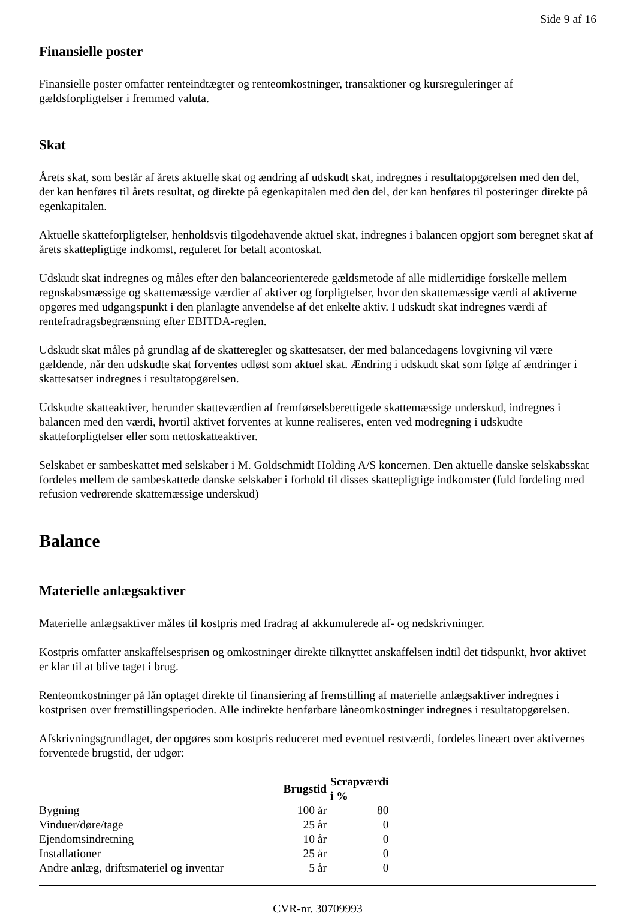Side 9 af 16
Finansielle poster
Finansielle poster omfatter renteindtægter og renteomkostninger, transaktioner og kursreguleringer af gældsforpligtelser i fremmed valuta.
Skat
Årets skat, som består af årets aktuelle skat og ændring af udskudt skat, indregnes i resultatopgørelsen med den del, der kan henføres til årets resultat, og direkte på egenkapitalen med den del, der kan henføres til posteringer direkte på egenkapitalen.
Aktuelle skatteforpligtelser, henholdsvis tilgodehavende aktuel skat, indregnes i balancen opgjort som beregnet skat af årets skattepligtige indkomst, reguleret for betalt acontoskat.
Udskudt skat indregnes og måles efter den balanceorienterede gældsmetode af alle midlertidige forskelle mellem regnskabsmæssige og skattemæssige værdier af aktiver og forpligtelser, hvor den skattemæssige værdi af aktiverne opgøres med udgangspunkt i den planlagte anvendelse af det enkelte aktiv. I udskudt skat indregnes værdi af rentefradragsbegrænsning efter EBITDA-reglen.
Udskudt skat måles på grundlag af de skatteregler og skattesatser, der med balancedagens lovgivning vil være gældende, når den udskudte skat forventes udløst som aktuel skat. Ændring i udskudt skat som følge af ændringer i skattesatser indregnes i resultatopgørelsen.
Udskudte skatteaktiver, herunder skatteværdien af fremførselsberettigede skattemæssige underskud, indregnes i balancen med den værdi, hvortil aktivet forventes at kunne realiseres, enten ved modregning i udskudte skatteforpligtelser eller som nettoskatteaktiver.
Selskabet er sambeskattet med selskaber i M. Goldschmidt Holding A/S koncernen. Den aktuelle danske selskabsskat fordeles mellem de sambeskattede danske selskaber i forhold til disses skattepligtige indkomster (fuld fordeling med refusion vedrørende skattemæssige underskud)
Balance
Materielle anlægsaktiver
Materielle anlægsaktiver måles til kostpris med fradrag af akkumulerede af- og nedskrivninger.
Kostpris omfatter anskaffelsesprisen og omkostninger direkte tilknyttet anskaffelsen indtil det tidspunkt, hvor aktivet er klar til at blive taget i brug.
Renteomkostninger på lån optaget direkte til finansiering af fremstilling af materielle anlægsaktiver indregnes i kostprisen over fremstillingsperioden. Alle indirekte henførbare låneomkostninger indregnes i resultatopgørelsen.
Afskrivningsgrundlaget, der opgøres som kostpris reduceret med eventuel restværdi, fordeles lineært over aktivernes forventede brugstid, der udgør:
| | Brugstid | Scrapværdi i % |
| --- | --- | --- |
| Bygning | 100 år | 80 |
| Vinduer/døre/tage | 25 år | 0 |
| Ejendomsindretning | 10 år | 0 |
| Installationer | 25 år | 0 |
| Andre anlæg, driftsmateriel og inventar | 5 år | 0 |
CVR-nr. 30709993